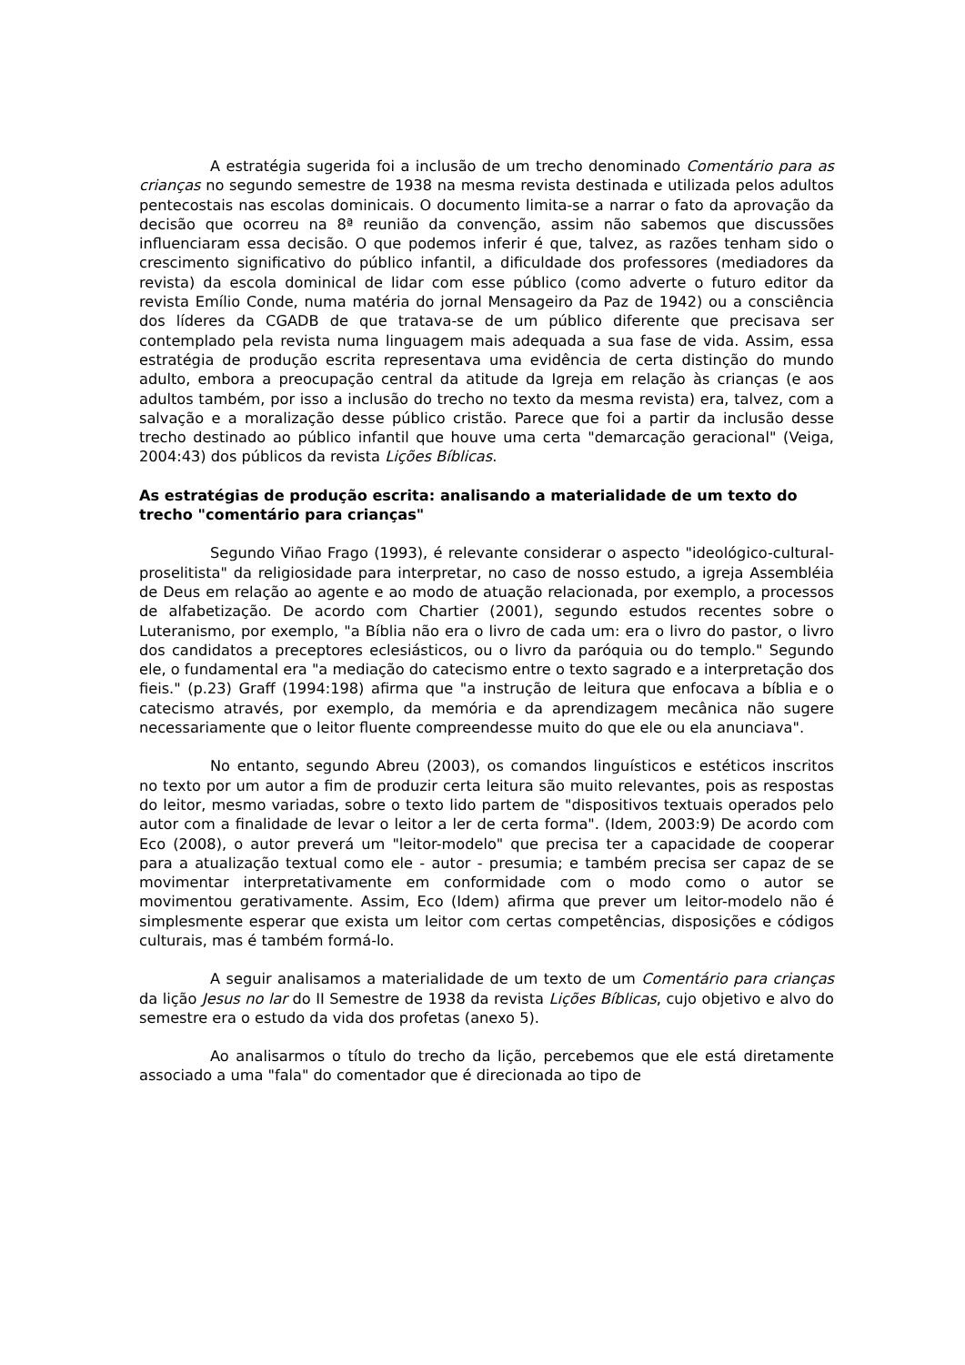A estratégia sugerida foi a inclusão de um trecho denominado Comentário para as crianças no segundo semestre de 1938 na mesma revista destinada e utilizada pelos adultos pentecostais nas escolas dominicais. O documento limita-se a narrar o fato da aprovação da decisão que ocorreu na 8ª reunião da convenção, assim não sabemos que discussões influenciaram essa decisão. O que podemos inferir é que, talvez, as razões tenham sido o crescimento significativo do público infantil, a dificuldade dos professores (mediadores da revista) da escola dominical de lidar com esse público (como adverte o futuro editor da revista Emílio Conde, numa matéria do jornal Mensageiro da Paz de 1942) ou a consciência dos líderes da CGADB de que tratava-se de um público diferente que precisava ser contemplado pela revista numa linguagem mais adequada a sua fase de vida. Assim, essa estratégia de produção escrita representava uma evidência de certa distinção do mundo adulto, embora a preocupação central da atitude da Igreja em relação às crianças (e aos adultos também, por isso a inclusão do trecho no texto da mesma revista) era, talvez, com a salvação e a moralização desse público cristão. Parece que foi a partir da inclusão desse trecho destinado ao público infantil que houve uma certa "demarcação geracional" (Veiga, 2004:43) dos públicos da revista Lições Bíblicas.
As estratégias de produção escrita: analisando a materialidade de um texto do trecho "comentário para crianças"
Segundo Viñao Frago (1993), é relevante considerar o aspecto "ideológico-cultural-proselitista" da religiosidade para interpretar, no caso de nosso estudo, a igreja Assembléia de Deus em relação ao agente e ao modo de atuação relacionada, por exemplo, a processos de alfabetização. De acordo com Chartier (2001), segundo estudos recentes sobre o Luteranismo, por exemplo, "a Bíblia não era o livro de cada um: era o livro do pastor, o livro dos candidatos a preceptores eclesiásticos, ou o livro da paróquia ou do templo." Segundo ele, o fundamental era "a mediação do catecismo entre o texto sagrado e a interpretação dos fieis." (p.23) Graff (1994:198) afirma que "a instrução de leitura que enfocava a bíblia e o catecismo através, por exemplo, da memória e da aprendizagem mecânica não sugere necessariamente que o leitor fluente compreendesse muito do que ele ou ela anunciava".
No entanto, segundo Abreu (2003), os comandos linguísticos e estéticos inscritos no texto por um autor a fim de produzir certa leitura são muito relevantes, pois as respostas do leitor, mesmo variadas, sobre o texto lido partem de "dispositivos textuais operados pelo autor com a finalidade de levar o leitor a ler de certa forma". (Idem, 2003:9) De acordo com Eco (2008), o autor preverá um "leitor-modelo" que precisa ter a capacidade de cooperar para a atualização textual como ele - autor - presumia; e também precisa ser capaz de se movimentar interpretativamente em conformidade com o modo como o autor se movimentou gerativamente. Assim, Eco (Idem) afirma que prever um leitor-modelo não é simplesmente esperar que exista um leitor com certas competências, disposições e códigos culturais, mas é também formá-lo.
A seguir analisamos a materialidade de um texto de um Comentário para crianças da lição Jesus no lar do II Semestre de 1938 da revista Lições Bíblicas, cujo objetivo e alvo do semestre era o estudo da vida dos profetas (anexo 5).
Ao analisarmos o título do trecho da lição, percebemos que ele está diretamente associado a uma "fala" do comentador que é direcionada ao tipo de